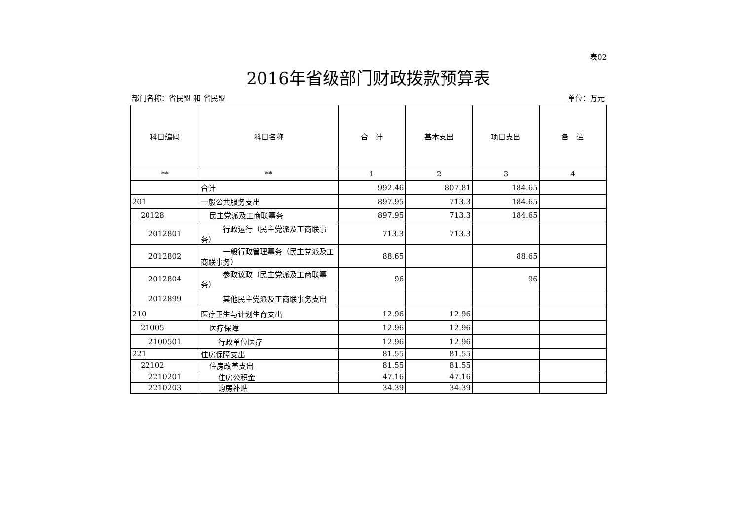表02
2016年省级部门财政拨款预算表
部门名称：省民盟 和 省民盟 单位：万元
| 科目编码 | 科目名称 | 合 计 | 基本支出 | 项目支出 | 备 注 |
| --- | --- | --- | --- | --- | --- |
| ** | ** | 1 | 2 | 3 | 4 |
| | 合计 | 992.46 | 807.81 | 184.65 | |
| 201 | 一般公共服务支出 | 897.95 | 713.3 | 184.65 | |
| 20128 | 民主党派及工商联事务 | 897.95 | 713.3 | 184.65 | |
| 2012801 | 行政运行（民主党派及工商联事务） | 713.3 | 713.3 | | |
| 2012802 | 一般行政管理事务（民主党派及工商联事务） | 88.65 | | 88.65 | |
| 2012804 | 参政议政（民主党派及工商联事务） | 96 | | 96 | |
| 2012899 | 其他民主党派及工商联事务支出 | | | | |
| 210 | 医疗卫生与计划生育支出 | 12.96 | 12.96 | | |
| 21005 | 医疗保障 | 12.96 | 12.96 | | |
| 2100501 | 行政单位医疗 | 12.96 | 12.96 | | |
| 221 | 住房保障支出 | 81.55 | 81.55 | | |
| 22102 | 住房改革支出 | 81.55 | 81.55 | | |
| 2210201 | 住房公积金 | 47.16 | 47.16 | | |
| 2210203 | 购房补贴 | 34.39 | 34.39 | | |